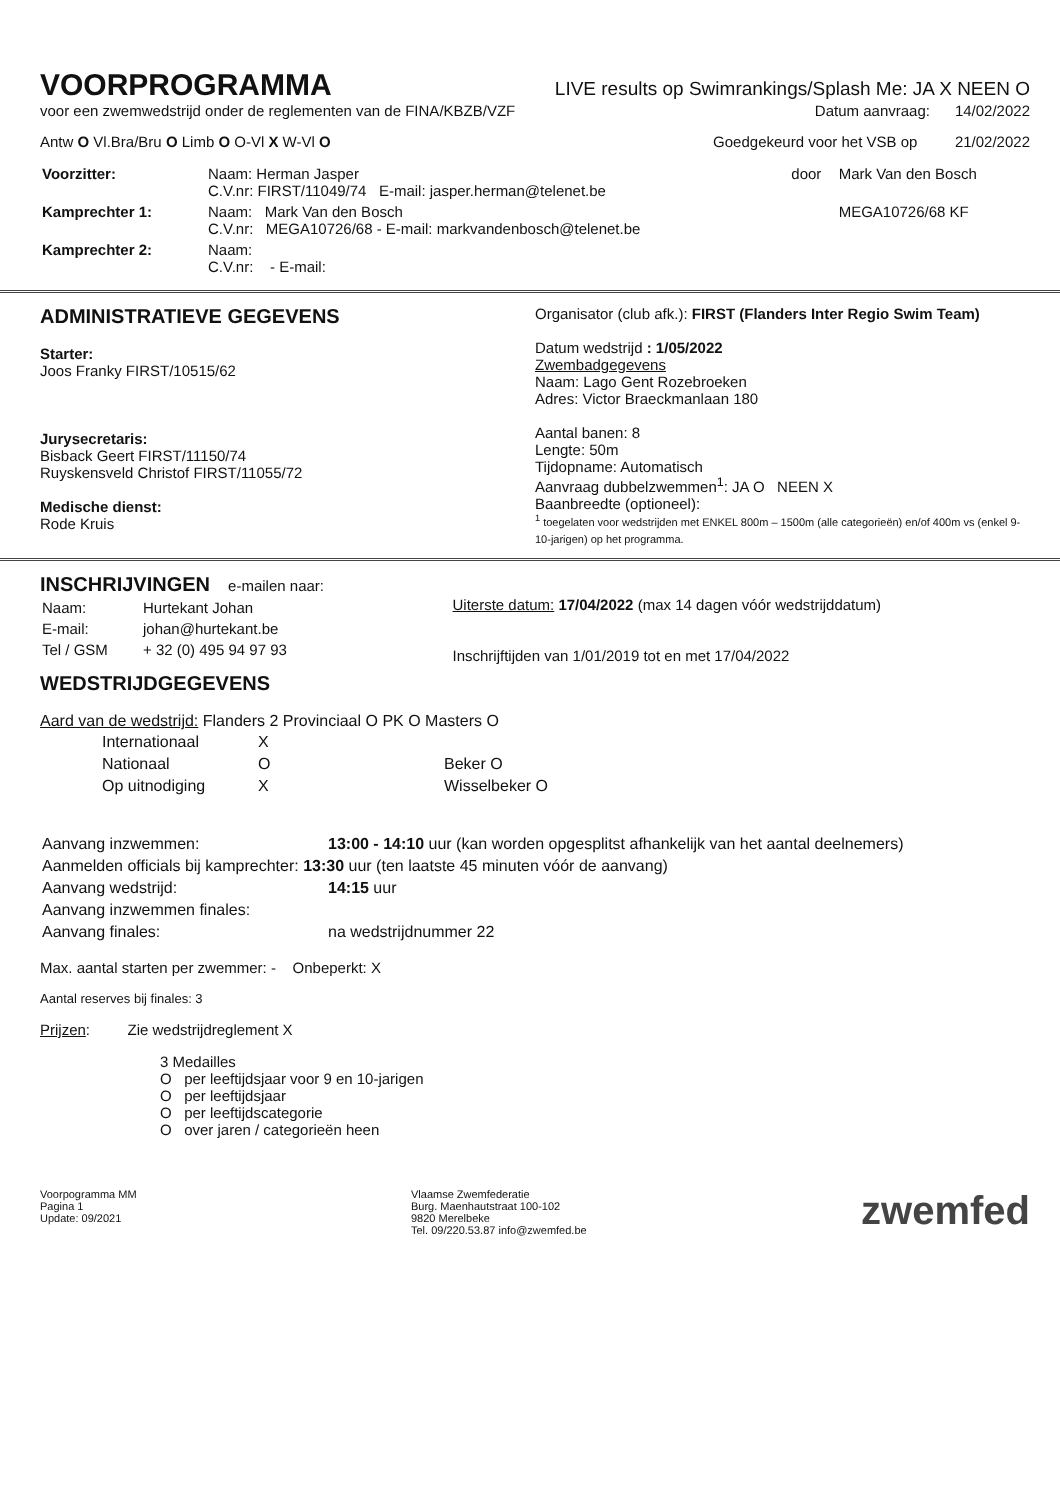VOORPROGRAMMA
LIVE results op Swimrankings/Splash Me: JA X NEEN O
voor een zwemwedstrijd onder de reglementen van de FINA/KBZB/VZF Datum aanvraag: 14/02/2022
Antw O Vl.Bra/Bru O Limb O O-Vl X W-Vl O Goedgekeurd voor het VSB op 21/02/2022
| Voorzitter: | Naam: Herman Jasper C.V.nr: FIRST/11049/74 E-mail: jasper.herman@telenet.be | door | Mark Van den Bosch |
| Kamprechter 1: | Naam: Mark Van den Bosch C.V.nr: MEGA10726/68 - E-mail: markvandenbosch@telenet.be | | MEGA10726/68 KF |
| Kamprechter 2: | Naam: C.V.nr: - E-mail: | | |
ADMINISTRATIEVE GEGEVENS
Starter:
Joos Franky FIRST/10515/62
Jurysecretaris:
Bisback Geert FIRST/11150/74
Ruyskensveld Christof FIRST/11055/72
Medische dienst:
Rode Kruis
Organisator (club afk.): FIRST (Flanders Inter Regio Swim Team)
Datum wedstrijd : 1/05/2022
Zwembadgegevens
Naam: Lago Gent Rozebroeken
Adres: Victor Braeckmanlaan 180
Aantal banen: 8
Lengte: 50m
Tijdopname: Automatisch
Aanvraag dubbelzwemmen<sup>1</sup>: JA O NEEN X
Baanbreedte (optioneel):
<sup>1</sup> toegelaten voor wedstrijden met ENKEL 800m – 1500m (alle categorieën) en/of 400m vs (enkel 9-10-jarigen) op het programma.
INSCHRIJVINGEN e-mailen naar:
| Naam: | Hurtekant Johan |
| E-mail: | johan@hurtekant.be |
| Tel / GSM | + 32 (0) 495 94 97 93 |
Uiterste datum: 17/04/2022 (max 14 dagen vóór wedstrijddatum)
Inschrijftijden van 1/01/2019 tot en met 17/04/2022
WEDSTRIJDGEGEVENS
Aard van de wedstrijd: Flanders 2 Provinciaal O PK O Masters O
| Internationaal | X | |
| Nationaal | O | Beker O |
| Op uitnodiging | X | Wisselbeker O |
| Aanvang inzwemmen: | 13:00 - 14:10 uur (kan worden opgesplitst afhankelijk van het aantal deelnemers) |
| Aanmelden officials bij kamprechter: 13:30 uur (ten laatste 45 minuten vóór de aanvang) | |
| Aanvang wedstrijd: | 14:15 uur |
| Aanvang inzwemmen finales: | |
| Aanvang finales: | na wedstrijdnummer 22 |
Max. aantal starten per zwemmer: - Onbeperkt: X
Aantal reserves bij finales: 3
Prijzen: Zie wedstrijdreglement X
3 Medailles
O per leeftijdsjaar voor 9 en 10-jarigen
O per leeftijdsjaar
O per leeftijdscategorie
O over jaren / categorieën heen
Voorpogramma MM
Pagina 1
Update: 09/2021
Vlaamse Zwemfederatie
Burg. Maenhautstraat 100-102
9820 Merelbeke
Tel. 09/220.53.87 info@zwemfed.be
zwemfed